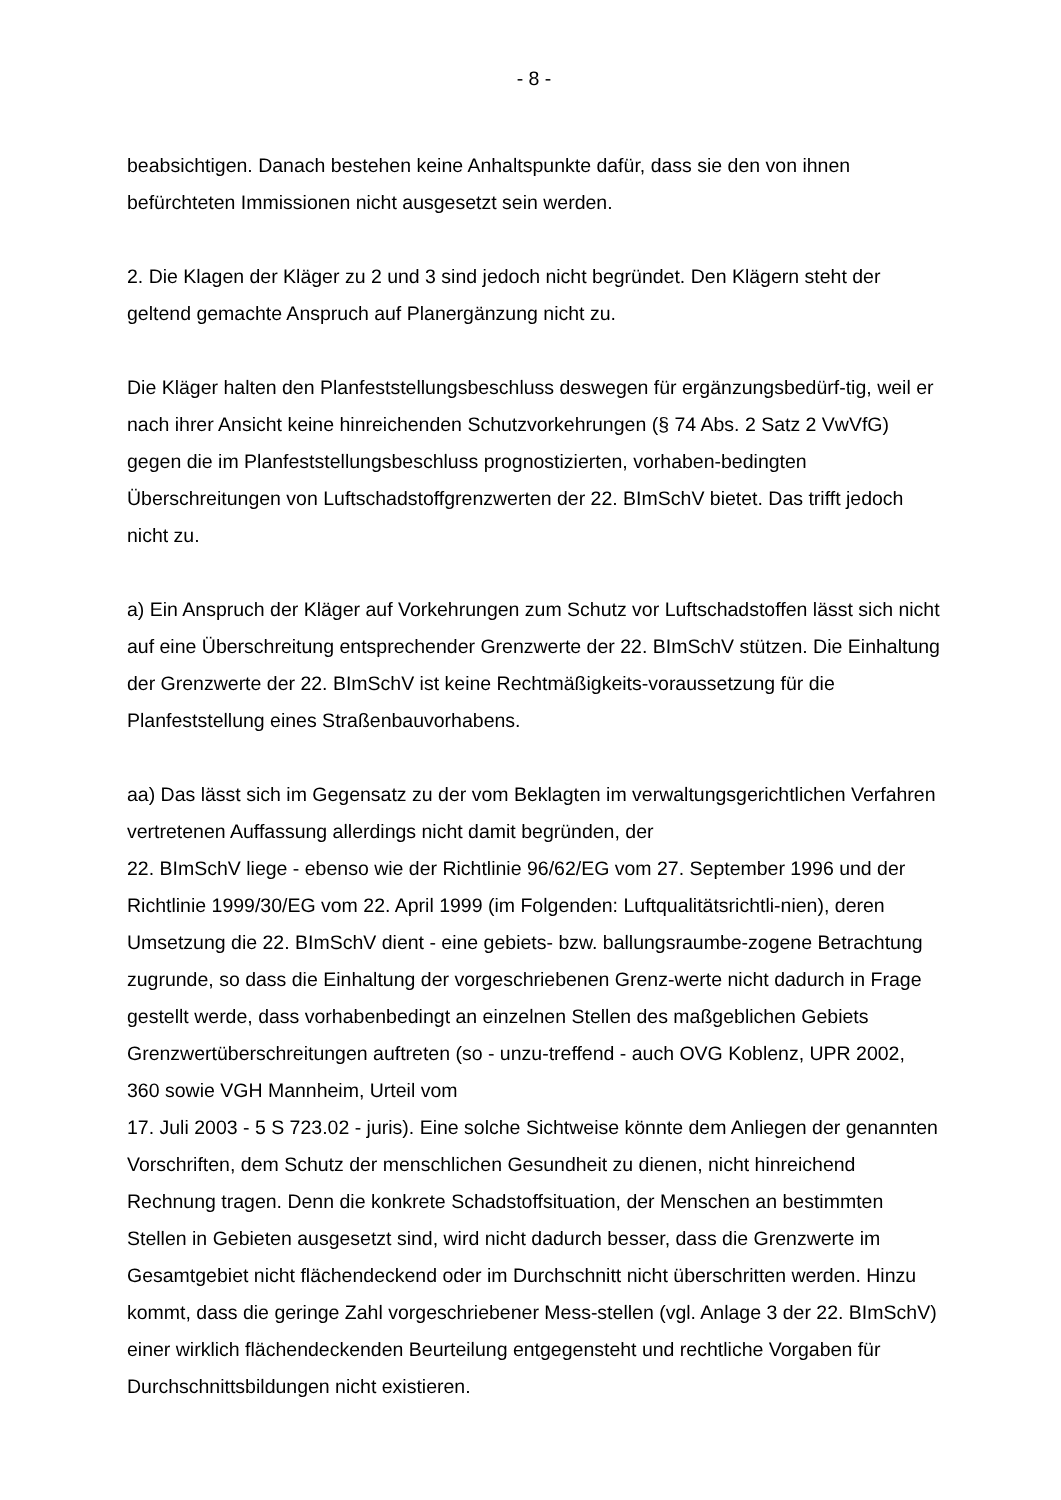- 8 -
beabsichtigen. Danach bestehen keine Anhaltspunkte dafür, dass sie den von ihnen befürchteten Immissionen nicht ausgesetzt sein werden.
2. Die Klagen der Kläger zu 2 und 3 sind jedoch nicht begründet. Den Klägern steht der geltend gemachte Anspruch auf Planergänzung nicht zu.
Die Kläger halten den Planfeststellungsbeschluss deswegen für ergänzungsbedürf-tig, weil er nach ihrer Ansicht keine hinreichenden Schutzvorkehrungen (§ 74 Abs. 2 Satz 2 VwVfG) gegen die im Planfeststellungsbeschluss prognostizierten, vorhaben-bedingten Überschreitungen von Luftschadstoffgrenzwerten der 22. BImSchV bietet. Das trifft jedoch nicht zu.
a) Ein Anspruch der Kläger auf Vorkehrungen zum Schutz vor Luftschadstoffen lässt sich nicht auf eine Überschreitung entsprechender Grenzwerte der 22. BImSchV stützen. Die Einhaltung der Grenzwerte der 22. BImSchV ist keine Rechtmäßigkeits-voraussetzung für die Planfeststellung eines Straßenbauvorhabens.
aa) Das lässt sich im Gegensatz zu der vom Beklagten im verwaltungsgerichtlichen Verfahren vertretenen Auffassung allerdings nicht damit begründen, der
22. BImSchV liege - ebenso wie der Richtlinie 96/62/EG vom 27. September 1996 und der Richtlinie 1999/30/EG vom 22. April 1999 (im Folgenden: Luftqualitätsrichtli-nien), deren Umsetzung die 22. BImSchV dient - eine gebiets- bzw. ballungsraumbe-zogene Betrachtung zugrunde, so dass die Einhaltung der vorgeschriebenen Grenz-werte nicht dadurch in Frage gestellt werde, dass vorhabenbedingt an einzelnen Stellen des maßgeblichen Gebiets Grenzwertüberschreitungen auftreten (so - unzu-treffend - auch OVG Koblenz, UPR 2002, 360 sowie VGH Mannheim, Urteil vom
17. Juli 2003 - 5 S 723.02 - juris). Eine solche Sichtweise könnte dem Anliegen der genannten Vorschriften, dem Schutz der menschlichen Gesundheit zu dienen, nicht hinreichend Rechnung tragen. Denn die konkrete Schadstoffsituation, der Menschen an bestimmten Stellen in Gebieten ausgesetzt sind, wird nicht dadurch besser, dass die Grenzwerte im Gesamtgebiet nicht flächendeckend oder im Durchschnitt nicht überschritten werden. Hinzu kommt, dass die geringe Zahl vorgeschriebener Mess-stellen (vgl. Anlage 3 der 22. BImSchV) einer wirklich flächendeckenden Beurteilung entgegensteht und rechtliche Vorgaben für Durchschnittsbildungen nicht existieren.